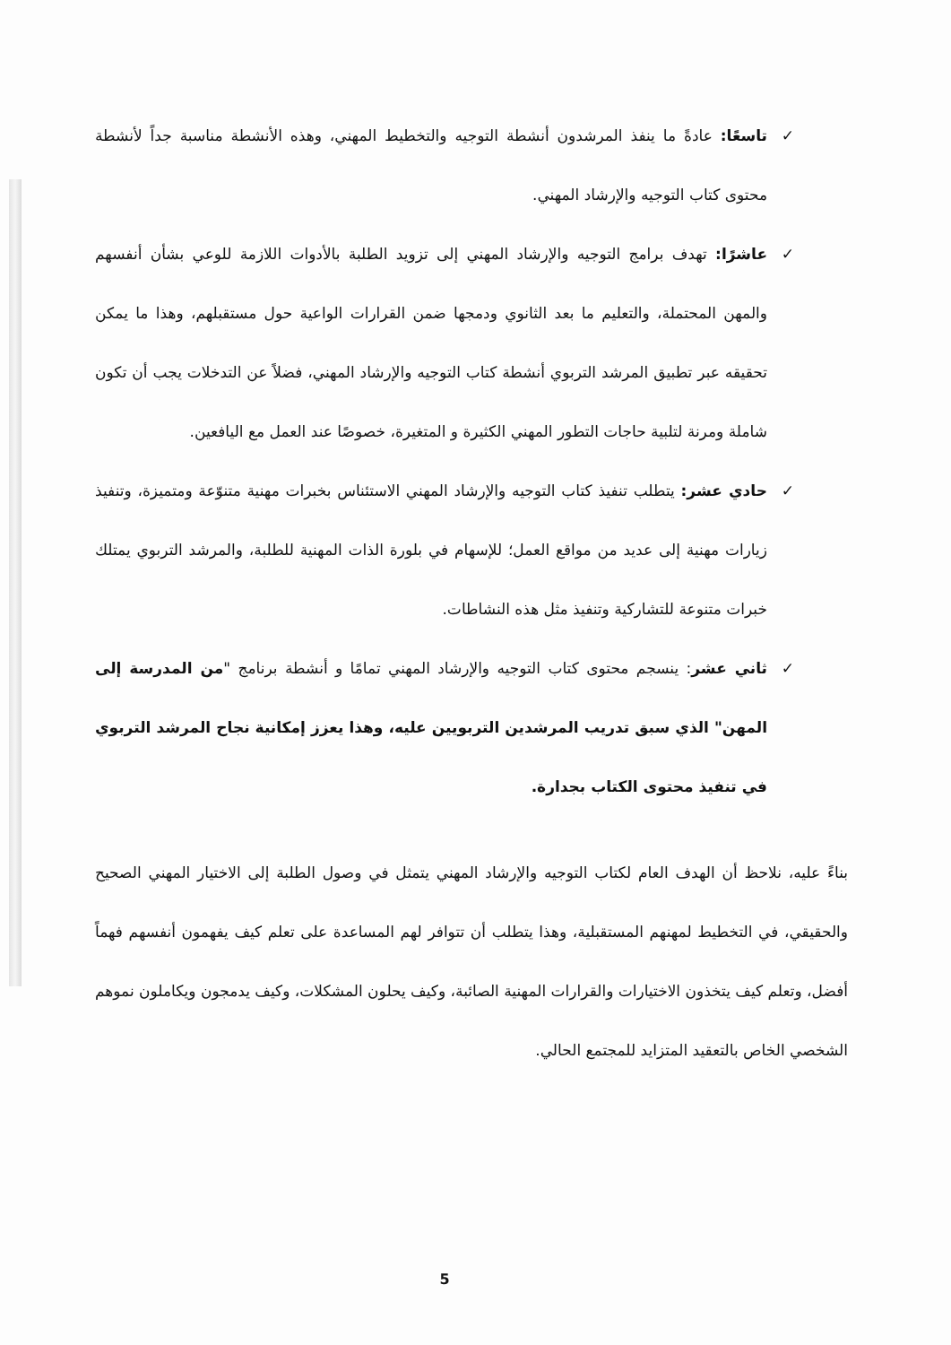✓ تاسعًا: عادةً ما ينفذ المرشدون أنشطة التوجيه والتخطيط المهني، وهذه الأنشطة مناسبة جداً لأنشطة محتوى كتاب التوجيه والإرشاد المهني.
✓ عاشرًا: تهدف برامج التوجيه والإرشاد المهني إلى تزويد الطلبة بالأدوات اللازمة للوعي بشأن أنفسهم والمهن المحتملة، والتعليم ما بعد الثانوي ودمجها ضمن القرارات الواعية حول مستقبلهم، وهذا ما يمكن تحقيقه عبر تطبيق المرشد التربوي أنشطة كتاب التوجيه والإرشاد المهني، فضلاً عن التدخلات يجب أن تكون شاملة ومرنة لتلبية حاجات التطور المهني الكثيرة و المتغيرة، خصوصًا عند العمل مع اليافعين.
✓ حادي عشر: يتطلب تنفيذ كتاب التوجيه والإرشاد المهني الاستئناس بخبرات مهنية متنوّعة ومتميزة، وتنفيذ زيارات مهنية إلى عديد من مواقع العمل؛ للإسهام في بلورة الذات المهنية للطلبة، والمرشد التربوي يمتلك خبرات متنوعة للتشاركية وتنفيذ مثل هذه النشاطات.
✓ ثاني عشر: ينسجم محتوى كتاب التوجيه والإرشاد المهني تمامًا و أنشطة برنامج "من المدرسة إلى المهن" الذي سبق تدريب المرشدين التربويين عليه، وهذا يعزز إمكانية نجاح المرشد التربوي في تنفيذ محتوى الكتاب بجدارة.
بناءً عليه، نلاحظ أن الهدف العام لكتاب التوجيه والإرشاد المهني يتمثل في وصول الطلبة إلى الاختيار المهني الصحيح والحقيقي، في التخطيط لمهنهم المستقبلية، وهذا يتطلب أن تتوافر لهم المساعدة على تعلم كيف يفهمون أنفسهم فهماً أفضل، وتعلم كيف يتخذون الاختيارات والقرارات المهنية الصائبة، وكيف يحلون المشكلات، وكيف يدمجون ويكاملون نموهم الشخصي الخاص بالتعقيد المتزايد للمجتمع الحالي.
5